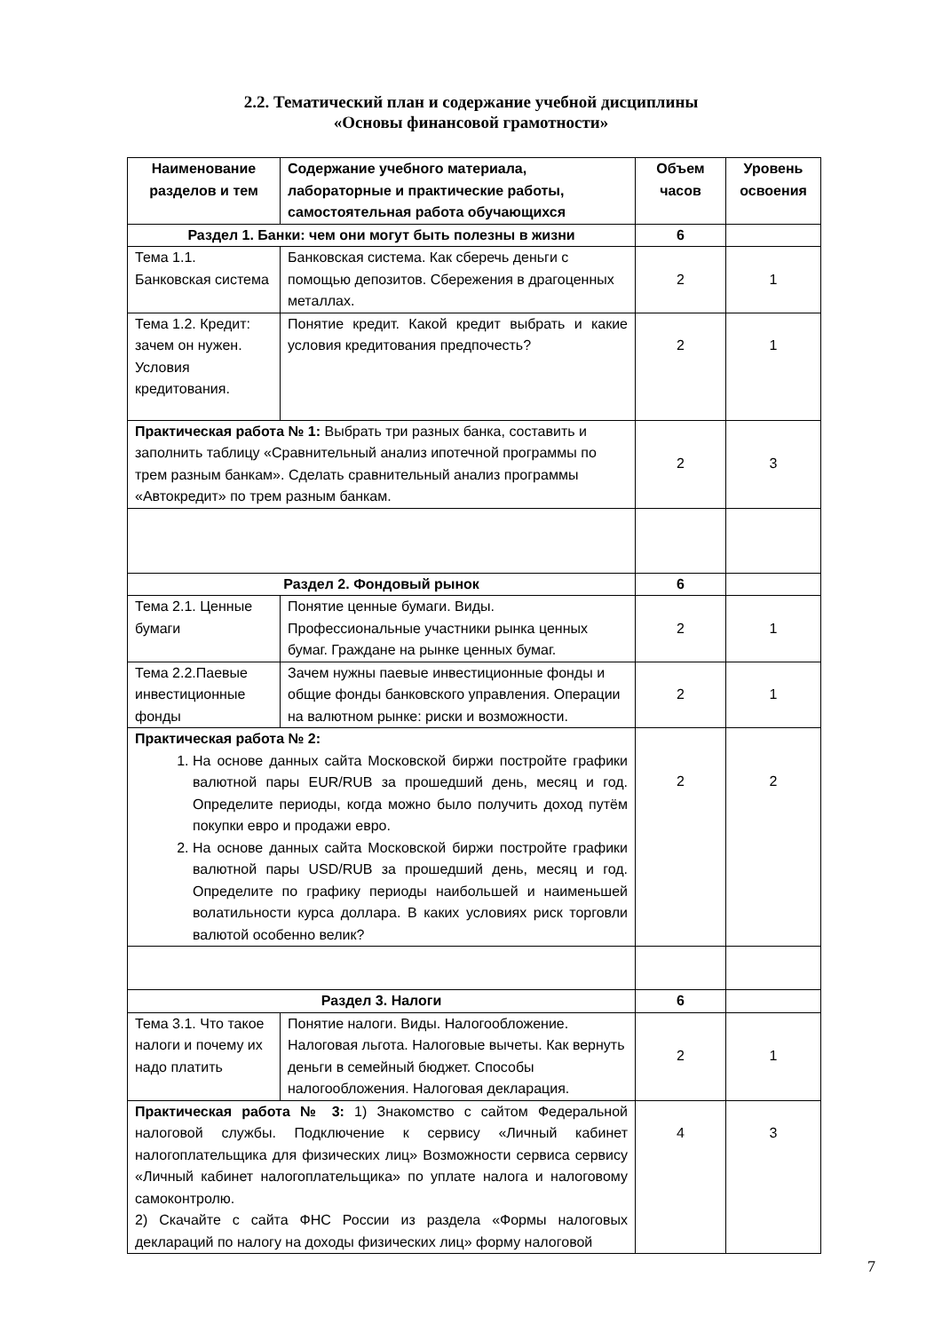2.2. Тематический план и содержание учебной дисциплины
«Основы финансовой грамотности»
| Наименование разделов и тем | Содержание учебного материала, лабораторные и практические работы, самостоятельная работа обучающихся | Объем часов | Уровень освоения |
| --- | --- | --- | --- |
| Раздел 1. Банки: чем они могут быть полезны в жизни | | 6 | |
| Тема 1.1. Банковская система | Банковская система. Как сберечь деньги с помощью депозитов. Сбережения в драгоценных металлах. | 2 | 1 |
| Тема 1.2. Кредит: зачем он нужен. Условия кредитования. | Понятие кредит. Какой кредит выбрать и какие условия кредитования предпочесть? | 2 | 1 |
| Практическая работа № 1: Выбрать три разных банка, составить и заполнить таблицу «Сравнительный анализ ипотечной программы по трем разным банкам». Сделать сравнительный анализ программы «Автокредит» по трем разным банкам. | | 2 | 3 |
| Раздел 2. Фондовый рынок | | 6 | |
| Тема 2.1. Ценные бумаги | Понятие ценные бумаги. Виды. Профессиональные участники рынка ценных бумаг. Граждане на рынке ценных бумаг. | 2 | 1 |
| Тема 2.2.Паевые инвестиционные фонды | Зачем нужны паевые инвестиционные фонды и общие фонды банковского управления. Операции на валютном рынке: риски и возможности. | 2 | 1 |
| Практическая работа № 2: 1. На основе данных сайта Московской биржи постройте графики валютной пары EUR/RUB за прошедший день, месяц и год. Определите периоды, когда можно было получить доход путём покупки евро и продажи евро. 2. На основе данных сайта Московской биржи постройте графики валютной пары USD/RUB за прошедший день, месяц и год. Определите по графику периоды наибольшей и наименьшей волатильности курса доллара. В каких условиях риск торговли валютой особенно велик? | | 2 | 2 |
| Раздел 3. Налоги | | 6 | |
| Тема 3.1. Что такое налоги и почему их надо платить | Понятие налоги. Виды. Налогообложение. Налоговая льгота. Налоговые вычеты. Как вернуть деньги в семейный бюджет. Способы налогообложения. Налоговая декларация. | 2 | 1 |
| Практическая работа № 3: 1) Знакомство с сайтом Федеральной налоговой службы. Подключение к сервису «Личный кабинет налогоплательщика для физических лиц» Возможности сервиса сервису «Личный кабинет налогоплательщика» по уплате налога и налоговому самоконтролю. 2) Скачайте с сайта ФНС России из раздела «Формы налоговых деклараций по налогу на доходы физических лиц» форму налоговой | | 4 | 3 |
7